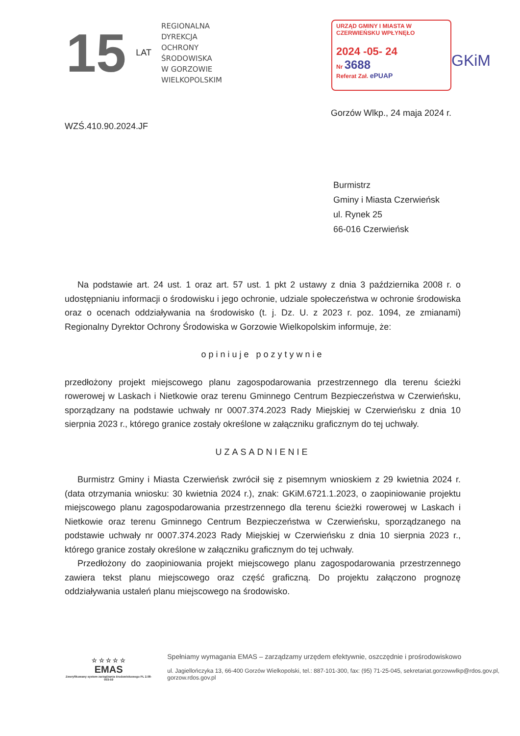15
LAT
REGIONALNA
DYREKCJA
OCHRONY
ŚRODOWISKA
W GORZOWIE
WIELKOPOLSKIM
URZĄD GMINY I MIASTA W CZERWIEŃSKU WPŁYNĘŁO
2024 -05- 24
Nr 3688
Referat Zał. ePUAP
GKiM
Gorzów Wlkp., 24 maja 2024 r.
WZŚ.410.90.2024.JF
Burmistrz
Gminy i Miasta Czerwieńsk
ul. Rynek 25
66-016 Czerwieńsk
Na podstawie art. 24 ust. 1 oraz art. 57 ust. 1 pkt 2 ustawy z dnia 3 października 2008 r. o udostępnianiu informacji o środowisku i jego ochronie, udziale społeczeństwa w ochronie środowiska oraz o ocenach oddziaływania na środowisko (t. j. Dz. U. z 2023 r. poz. 1094, ze zmianami) Regionalny Dyrektor Ochrony Środowiska w Gorzowie Wielkopolskim informuje, że:
opiniuje pozytywnie
przedłożony projekt miejscowego planu zagospodarowania przestrzennego dla terenu ścieżki rowerowej w Laskach i Nietkowie oraz terenu Gminnego Centrum Bezpieczeństwa w Czerwieńsku, sporządzany na podstawie uchwały nr 0007.374.2023 Rady Miejskiej w Czerwieńsku z dnia 10 sierpnia 2023 r., którego granice zostały określone w załączniku graficznym do tej uchwały.
UZASADNIENIE
Burmistrz Gminy i Miasta Czerwieńsk zwrócił się z pisemnym wnioskiem z 29 kwietnia 2024 r. (data otrzymania wniosku: 30 kwietnia 2024 r.), znak: GKiM.6721.1.2023, o zaopiniowanie projektu miejscowego planu zagospodarowania przestrzennego dla terenu ścieżki rowerowej w Laskach i Nietkowie oraz terenu Gminnego Centrum Bezpieczeństwa w Czerwieńsku, sporządzanego na podstawie uchwały nr 0007.374.2023 Rady Miejskiej w Czerwieńsku z dnia 10 sierpnia 2023 r., którego granice zostały określone w załączniku graficznym do tej uchwały.
Przedłożony do zaopiniowania projekt miejscowego planu zagospodarowania przestrzennego zawiera tekst planu miejscowego oraz część graficzną. Do projektu załączono prognozę oddziaływania ustaleń planu miejscowego na środowisko.
☆ ☆ ☆ ☆ ☆
EMAS
Zweryfikowany system zarządzania środowiskowego PL 2.08-003-59
Spełniamy wymagania EMAS – zarządzamy urzędem efektywnie, oszczędnie i prośrodowiskowo
ul. Jagiellończyka 13, 66-400 Gorzów Wielkopolski, tel.: 887-101-300, fax: (95) 71-25-045, sekretariat.gorzowwlkp@rdos.gov.pl, gorzow.rdos.gov.pl